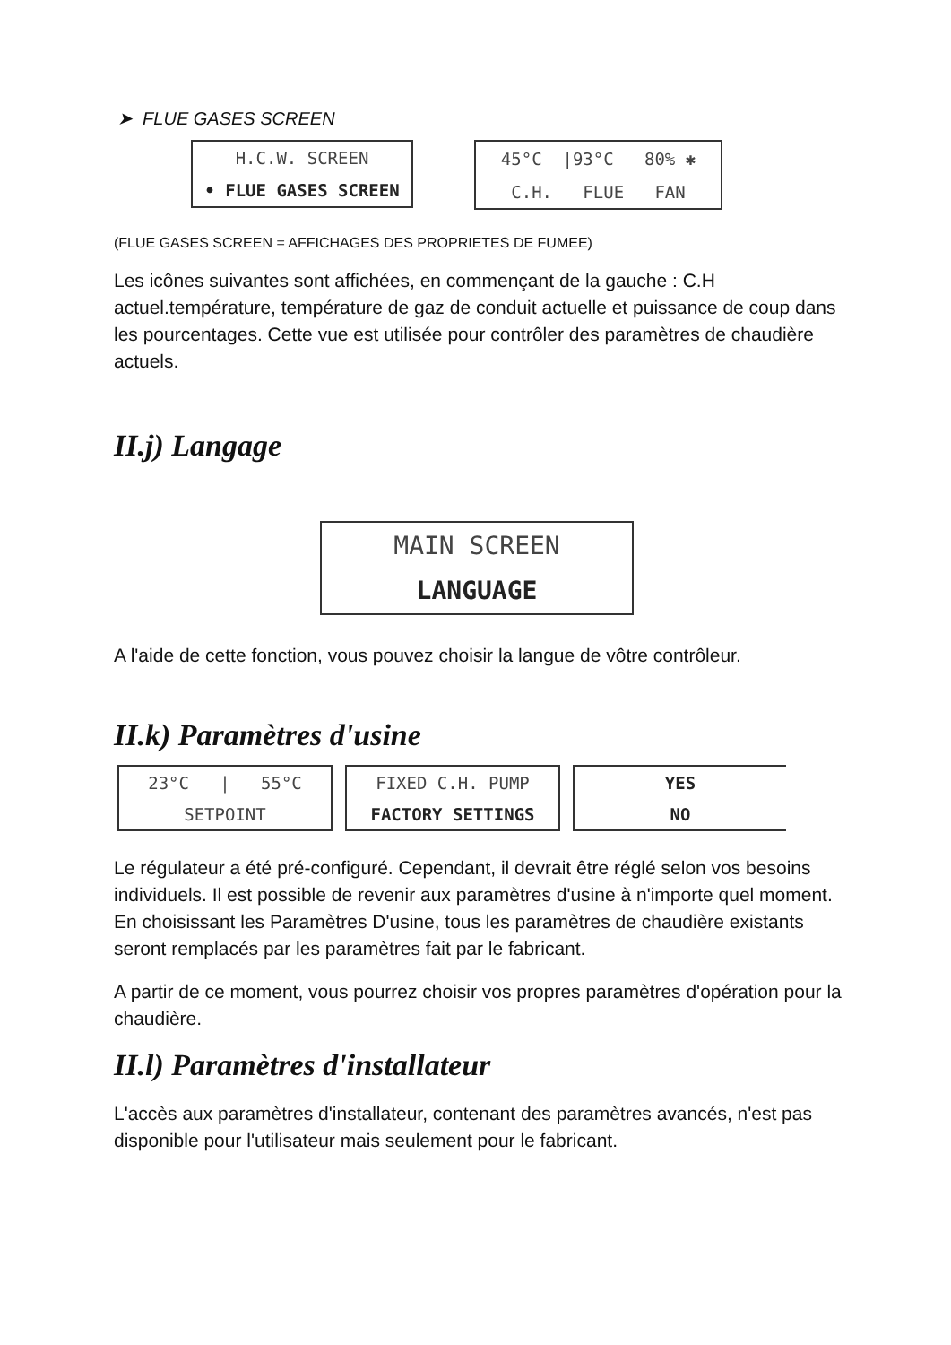➤ FLUE GASES SCREEN
H.C.W. SCREEN
• FLUE GASES SCREEN
45°C |93°C 80% ✱
C.H. FLUE FAN
(FLUE GASES SCREEN = AFFICHAGES DES PROPRIETES DE FUMEE)
Les icônes suivantes sont affichées, en commençant de la gauche : C.H actuel.température, température de gaz de conduit actuelle et puissance de coup dans les pourcentages. Cette vue est utilisée pour contrôler des paramètres de chaudière actuels.
II.j) Langage
MAIN SCREEN
LANGUAGE
A l'aide de cette fonction, vous pouvez choisir la langue de vôtre contrôleur.
II.k) Paramètres d'usine
23°C | 55°C
SETPOINT
FIXED C.H. PUMP
FACTORY SETTINGS
YES
NO
Le régulateur a été pré-configuré. Cependant, il devrait être réglé selon vos besoins individuels. Il est possible de revenir aux paramètres d'usine à n'importe quel moment. En choisissant les Paramètres D'usine, tous les paramètres de chaudière existants seront remplacés par les paramètres fait par le fabricant.
A partir de ce moment, vous pourrez choisir vos propres paramètres d'opération pour la chaudière.
II.l) Paramètres d'installateur
L'accès aux paramètres d'installateur, contenant des paramètres avancés, n'est pas disponible pour l'utilisateur mais seulement pour le fabricant.